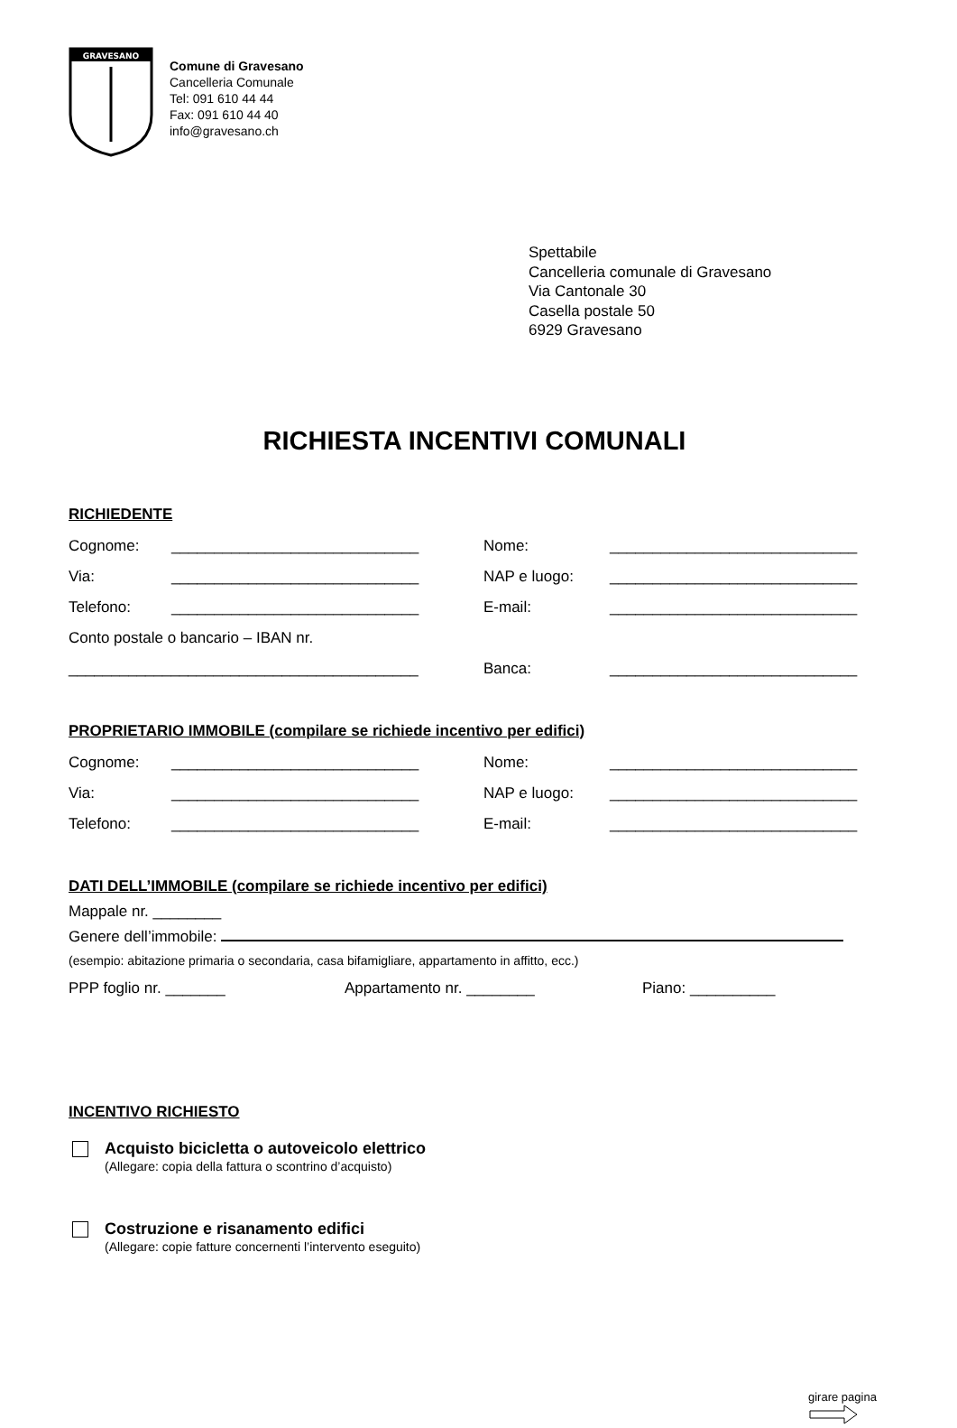GRAVESANO
Comune di Gravesano
Cancelleria Comunale
Tel: 091 610 44 44
Fax: 091 610 44 40
info@gravesano.ch
Spettabile
Cancelleria comunale di Gravesano
Via Cantonale 30
Casella postale 50
6929 Gravesano
RICHIESTA INCENTIVI COMUNALI
RICHIEDENTE
Cognome: _____________________________ Nome: _____________________________
Via: _____________________________ NAP e luogo: _____________________________
Telefono: _____________________________ E-mail: _____________________________
Conto postale o bancario – IBAN nr.
_________________________________________ Banca: _____________________________
PROPRIETARIO IMMOBILE (compilare se richiede incentivo per edifici)
Cognome: _____________________________ Nome: _____________________________
Via: _____________________________ NAP e luogo: _____________________________
Telefono: _____________________________ E-mail: _____________________________
DATI DELL’IMMOBILE (compilare se richiede incentivo per edifici)
Mappale nr. ________
Genere dell’immobile:
(esempio: abitazione primaria o secondaria, casa bifamigliare, appartamento in affitto, ecc.)
PPP foglio nr. _______ Appartamento nr. ________ Piano: __________
INCENTIVO RICHIESTO
Acquisto bicicletta o autoveicolo elettrico
(Allegare: copia della fattura o scontrino d’acquisto)
Costruzione e risanamento edifici
(Allegare: copie fatture concernenti l’intervento eseguito)
girare pagina